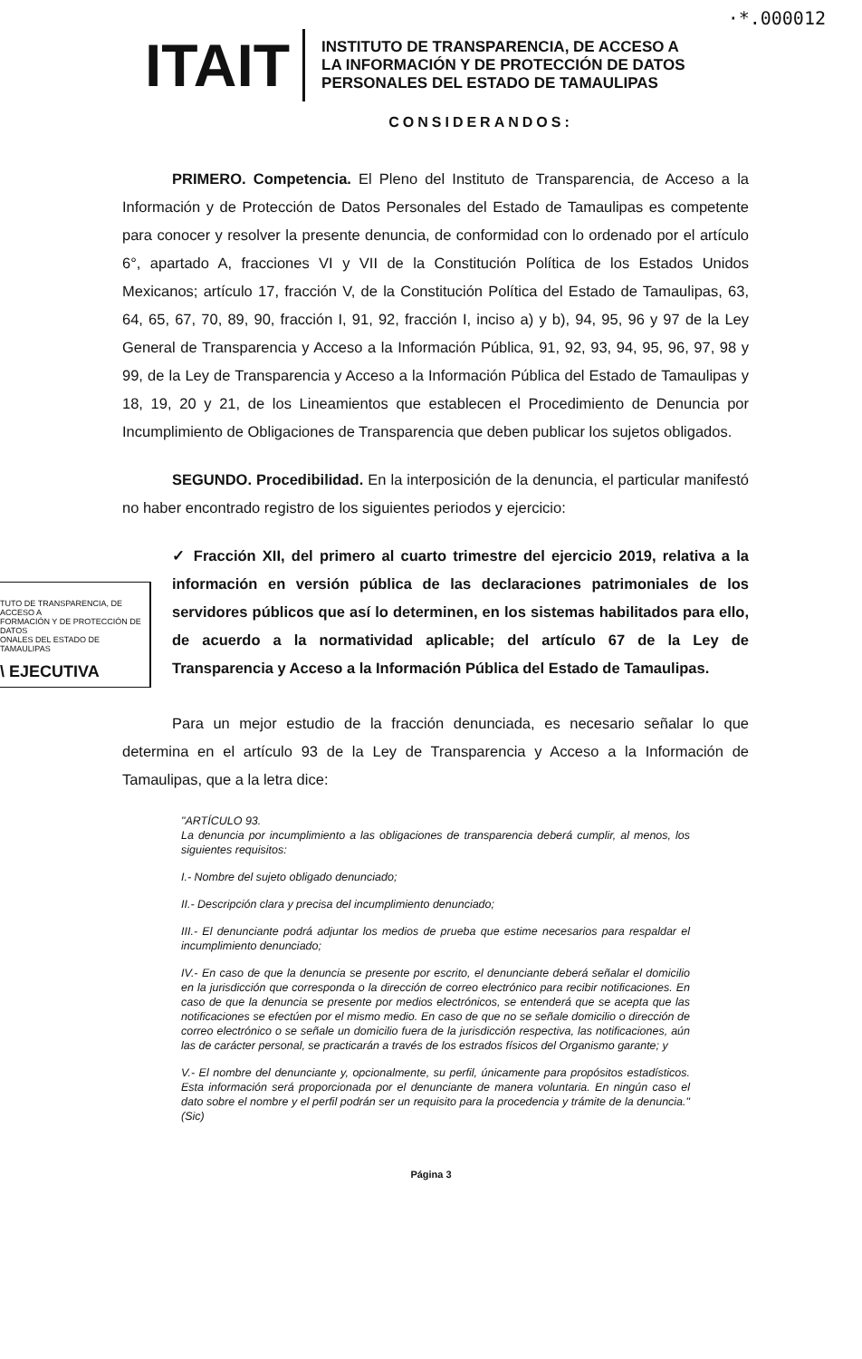·*.000012
ITAIT
INSTITUTO DE TRANSPARENCIA, DE ACCESO A
LA INFORMACIÓN Y DE PROTECCIÓN DE DATOS
PERSONALES DEL ESTADO DE TAMAULIPAS
CONSIDERANDOS:
PRIMERO. Competencia. El Pleno del Instituto de Transparencia, de Acceso a la Información y de Protección de Datos Personales del Estado de Tamaulipas es competente para conocer y resolver la presente denuncia, de conformidad con lo ordenado por el artículo 6°, apartado A, fracciones VI y VII de la Constitución Política de los Estados Unidos Mexicanos; artículo 17, fracción V, de la Constitución Política del Estado de Tamaulipas, 63, 64, 65, 67, 70, 89, 90, fracción I, 91, 92, fracción I, inciso a) y b), 94, 95, 96 y 97 de la Ley General de Transparencia y Acceso a la Información Pública, 91, 92, 93, 94, 95, 96, 97, 98 y 99, de la Ley de Transparencia y Acceso a la Información Pública del Estado de Tamaulipas y 18, 19, 20 y 21, de los Lineamientos que establecen el Procedimiento de Denuncia por Incumplimiento de Obligaciones de Transparencia que deben publicar los sujetos obligados.
SEGUNDO. Procedibilidad. En la interposición de la denuncia, el particular manifestó no haber encontrado registro de los siguientes periodos y ejercicio:
TUTO DE TRANSPARENCIA, DE ACCESO A
FORMACIÓN Y DE PROTECCIÓN DE DATOS
ONALES DEL ESTADO DE TAMAULIPAS
\ EJECUTIVA
✓ Fracción XII, del primero al cuarto trimestre del ejercicio 2019, relativa a la información en versión pública de las declaraciones patrimoniales de los servidores públicos que así lo determinen, en los sistemas habilitados para ello, de acuerdo a la normatividad aplicable; del artículo 67 de la Ley de Transparencia y Acceso a la Información Pública del Estado de Tamaulipas.
Para un mejor estudio de la fracción denunciada, es necesario señalar lo que determina en el artículo 93 de la Ley de Transparencia y Acceso a la Información de Tamaulipas, que a la letra dice:
"ARTÍCULO 93.
La denuncia por incumplimiento a las obligaciones de transparencia deberá cumplir, al menos, los siguientes requisitos:
I.- Nombre del sujeto obligado denunciado;
II.- Descripción clara y precisa del incumplimiento denunciado;
III.- El denunciante podrá adjuntar los medios de prueba que estime necesarios para respaldar el incumplimiento denunciado;
IV.- En caso de que la denuncia se presente por escrito, el denunciante deberá señalar el domicilio en la jurisdicción que corresponda o la dirección de correo electrónico para recibir notificaciones. En caso de que la denuncia se presente por medios electrónicos, se entenderá que se acepta que las notificaciones se efectúen por el mismo medio. En caso de que no se señale domicilio o dirección de correo electrónico o se señale un domicilio fuera de la jurisdicción respectiva, las notificaciones, aún las de carácter personal, se practicarán a través de los estrados físicos del Organismo garante; y
V.- El nombre del denunciante y, opcionalmente, su perfil, únicamente para propósitos estadísticos. Esta información será proporcionada por el denunciante de manera voluntaria. En ningún caso el dato sobre el nombre y el perfil podrán ser un requisito para la procedencia y trámite de la denuncia." (Sic)
Página 3